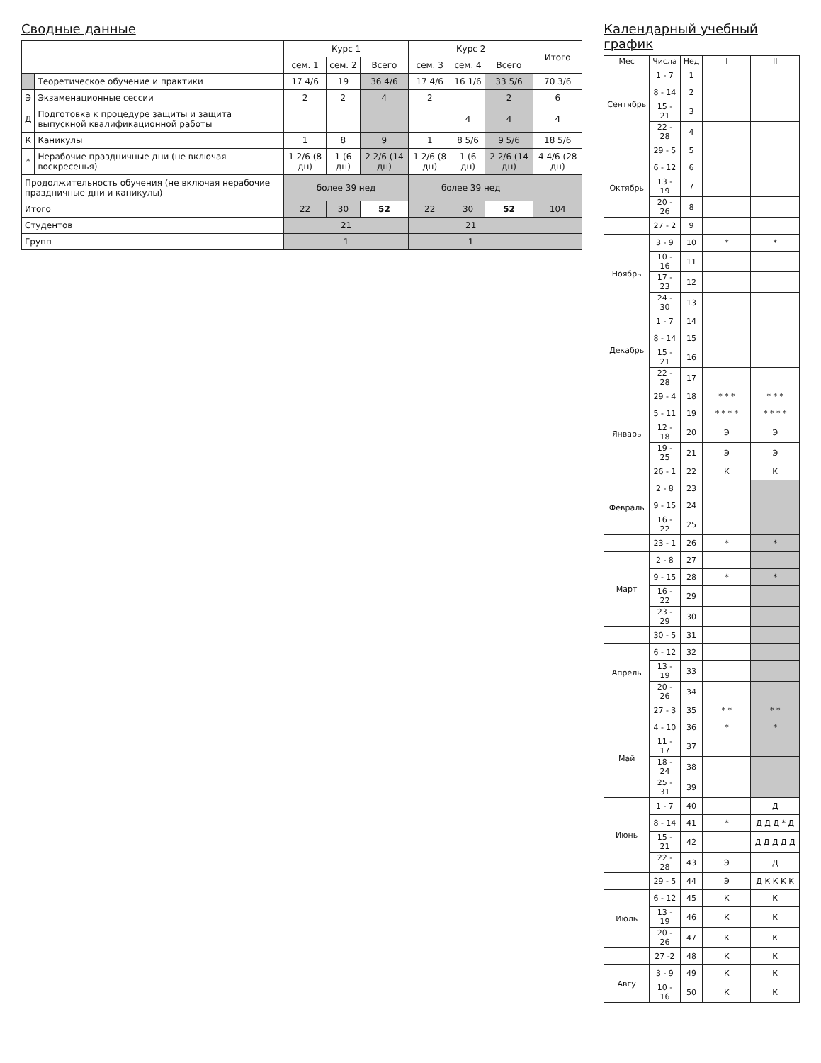Календарный учебный график
| Мес | Числа | Нед | I | II |
| --- | --- | --- | --- | --- |
| Сентябрь | 1 - 7 | 1 | | |
| | 8 - 14 | 2 | | |
| | 15 - 21 | 3 | | |
| | 22 - 28 | 4 | | |
| | 29 - 5 | 5 | | |
| Октябрь | 6 - 12 | 6 | | |
| | 13 - 19 | 7 | | |
| | 20 - 26 | 8 | | |
| | 27 - 2 | 9 | | |
| Ноябрь | 3 - 9 | 10 | * | * |
| | 10 - 16 | 11 | | |
| | 17 - 23 | 12 | | |
| | 24 - 30 | 13 | | |
| Декабрь | 1 - 7 | 14 | | |
| | 8 - 14 | 15 | | |
| | 15 - 21 | 16 | | |
| | 22 - 28 | 17 | | |
| | 29 - 4 | 18 | * * * | * * * |
| Январь | 5 - 11 | 19 | * * * * | * * * * |
| | 12 - 18 | 20 | Э | Э |
| | 19 - 25 | 21 | Э | Э |
| | 26 - 1 | 22 | К | К |
| Февраль | 2 - 8 | 23 | | |
| | 9 - 15 | 24 | | |
| | 16 - 22 | 25 | | |
| | 23 - 1 | 26 | * | * |
| Март | 2 - 8 | 27 | | |
| | 9 - 15 | 28 | * | * |
| | 16 - 22 | 29 | | |
| | 23 - 29 | 30 | | |
| | 30 - 5 | 31 | | |
| Апрель | 6 - 12 | 32 | | |
| | 13 - 19 | 33 | | |
| | 20 - 26 | 34 | | |
| | 27 - 3 | 35 | * * | * * |
| Май | 4 - 10 | 36 | * | * |
| | 11 - 17 | 37 | | |
| | 18 - 24 | 38 | | |
| | 25 - 31 | 39 | | |
| Июнь | 1 - 7 | 40 | | Д |
| | 8 - 14 | 41 | * | Д Д Д * Д |
| | 15 - 21 | 42 | | Д Д Д Д Д |
| | 22 - 28 | 43 | Э | Д |
| | 29 - 5 | 44 | Э | Д К К К К |
| Июль | 6 - 12 | 45 | К | К |
| | 13 - 19 | 46 | К | К |
| | 20 - 26 | 47 | К | К |
| | 27 -2 | 48 | К | К |
| Авгу | 3 - 9 | 49 | К | К |
| | 10 - 16 | 50 | К | К |
Сводные данные
| | | Курс 1 | | | Курс 2 | | | Итого |
| | | сем. 1 | сем. 2 | Всего | сем. 3 | сем. 4 | Всего | |
| | Теоретическое обучение и практики | 17 4/6 | 19 | 36 4/6 | 17 4/6 | 16 1/6 | 33 5/6 | 70 3/6 |
| Э | Экзаменационные сессии | 2 | 2 | 4 | 2 | | 2 | 6 |
| Д | Подготовка к процедуре защиты и защита выпускной квалификационной работы | | | | | 4 | 4 | 4 |
| К | Каникулы | 1 | 8 | 9 | 1 | 8 5/6 | 9 5/6 | 18 5/6 |
| * | Нерабочие праздничные дни (не включая воскресенья) | 1 2/6 (8 дн) | 1 (6 дн) | 2 2/6 (14 дн) | 1 2/6 (8 дн) | 1 (6 дн) | 2 2/6 (14 дн) | 4 4/6 (28 дн) |
| Продолжительность обучения (не включая нерабочие праздничные дни и каникулы) | | более 39 нед | | | более 39 нед | | | |
| Итого | | 22 | 30 | 52 | 22 | 30 | 52 | 104 |
| Студентов | | 21 | | | 21 | | | |
| Групп | | 1 | | | 1 | | | |